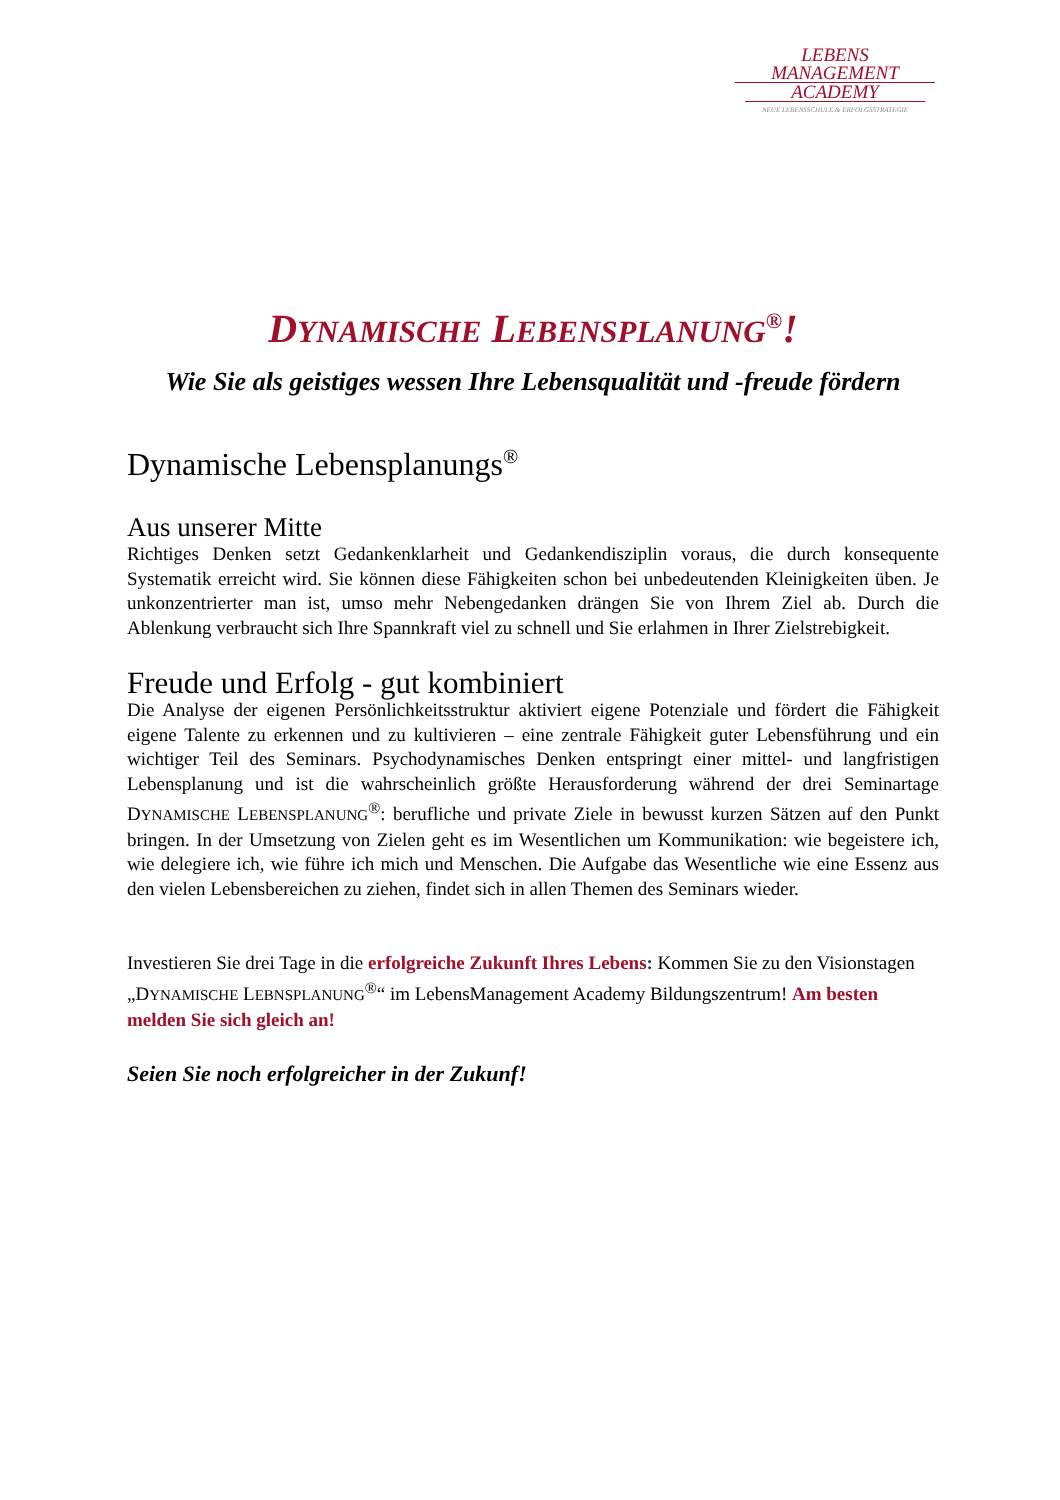LEBENS MANAGEMENT
ACADEMY
NEUE LEBENSSCHULE & ERFOLGSSTRATEGIE
DYNAMISCHE LEBENSPLANUNG<sup>®</sup>!
Wie Sie als geistiges wessen Ihre Lebensqualität und -freude fördern
Dynamische Lebensplanungs<sup>®</sup>
Aus unserer Mitte
Richtiges Denken setzt Gedankenklarheit und Gedankendisziplin voraus, die durch konsequente Systematik erreicht wird. Sie können diese Fähigkeiten schon bei unbedeutenden Kleinigkeiten üben. Je unkonzentrierter man ist, umso mehr Nebengedanken drängen Sie von Ihrem Ziel ab. Durch die Ablenkung verbraucht sich Ihre Spannkraft viel zu schnell und Sie erlahmen in Ihrer Zielstrebigkeit.
Freude und Erfolg - gut kombiniert
Die Analyse der eigenen Persönlichkeitsstruktur aktiviert eigene Potenziale und fördert die Fähigkeit eigene Talente zu erkennen und zu kultivieren – eine zentrale Fähigkeit guter Lebensführung und ein wichtiger Teil des Seminars. Psychodynamisches Denken entspringt einer mittel- und langfristigen Lebensplanung und ist die wahrscheinlich größte Herausforderung während der drei Seminartage DYNAMISCHE LEBENSPLANUNG<sup>®</sup>: berufliche und private Ziele in bewusst kurzen Sätzen auf den Punkt bringen. In der Umsetzung von Zielen geht es im Wesentlichen um Kommunikation: wie begeistere ich, wie delegiere ich, wie führe ich mich und Menschen. Die Aufgabe das Wesentliche wie eine Essenz aus den vielen Lebensbereichen zu ziehen, findet sich in allen Themen des Seminars wieder.
Investieren Sie drei Tage in die erfolgreiche Zukunft Ihres Lebens: Kommen Sie zu den Visionstagen „DYNAMISCHE LEBNSPLANUNG<sup>®</sup>“ im LebensManagement Academy Bildungszentrum! Am besten melden Sie sich gleich an!
Seien Sie noch erfolgreicher in der Zukunf!